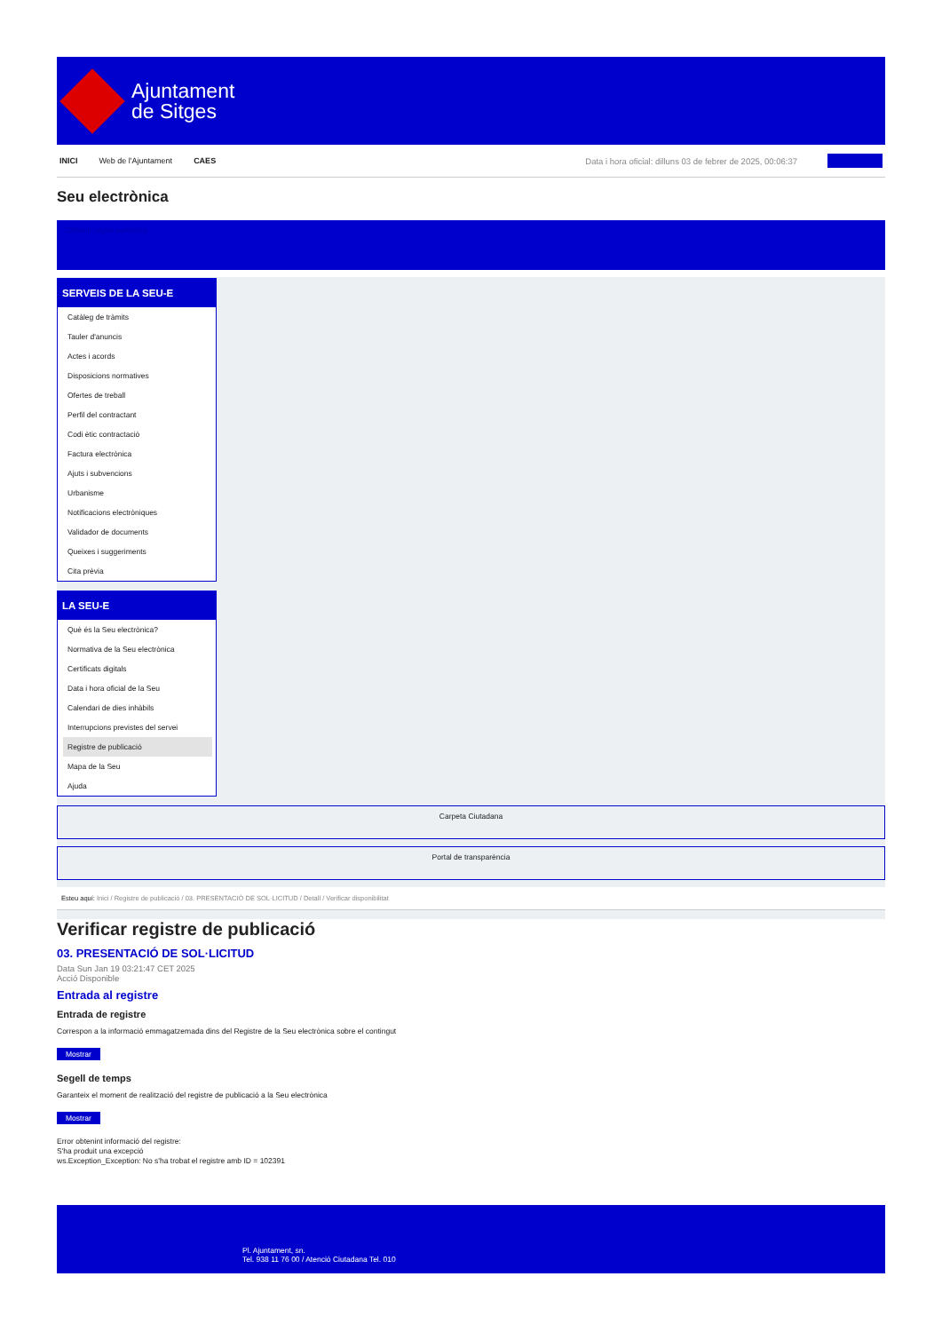Ajuntament
de Sitges
INICI Web de l'Ajuntament CAES Data i hora oficial: dilluns 03 de febrer de 2025, 00:06:37
Seu electrònica
Obtenir còpia autèntica
SERVEIS DE LA SEU-E
Catàleg de tràmits
Tauler d'anuncis
Actes i acords
Disposicions normatives
Ofertes de treball
Perfil del contractant
Codi ètic contractació
Factura electrònica
Ajuts i subvencions
Urbanisme
Notificacions electròniques
Validador de documents
Queixes i suggeriments
Cita prèvia
LA SEU-E
Què és la Seu electrònica?
Normativa de la Seu electrònica
Certificats digitals
Data i hora oficial de la Seu
Calendari de dies inhàbils
Interrupcions previstes del servei
Registre de publicació
Mapa de la Seu
Ajuda
Carpeta Ciutadana
Portal de transparència
Esteu aquí: Inici / Registre de publicació / 03. PRESENTACIÓ DE SOL·LICITUD / Detall / Verificar disponibilitat
Verificar registre de publicació
03. PRESENTACIÓ DE SOL·LICITUD
Data Sun Jan 19 03:21:47 CET 2025
Acció Disponible
Entrada al registre
Entrada de registre
Correspon a la informació emmagatzemada dins del Registre de la Seu electrònica sobre el contingut
Mostrar
Segell de temps
Garanteix el moment de realització del registre de publicació a la Seu electrònica
Mostrar
Error obtenint informació del registre:
S'ha produit una excepció
ws.Exception_Exception: No s'ha trobat el registre amb ID = 102391
Pl. Ajuntament, sn.
Tel. 938 11 76 00 / Atenció Ciutadana Tel. 010